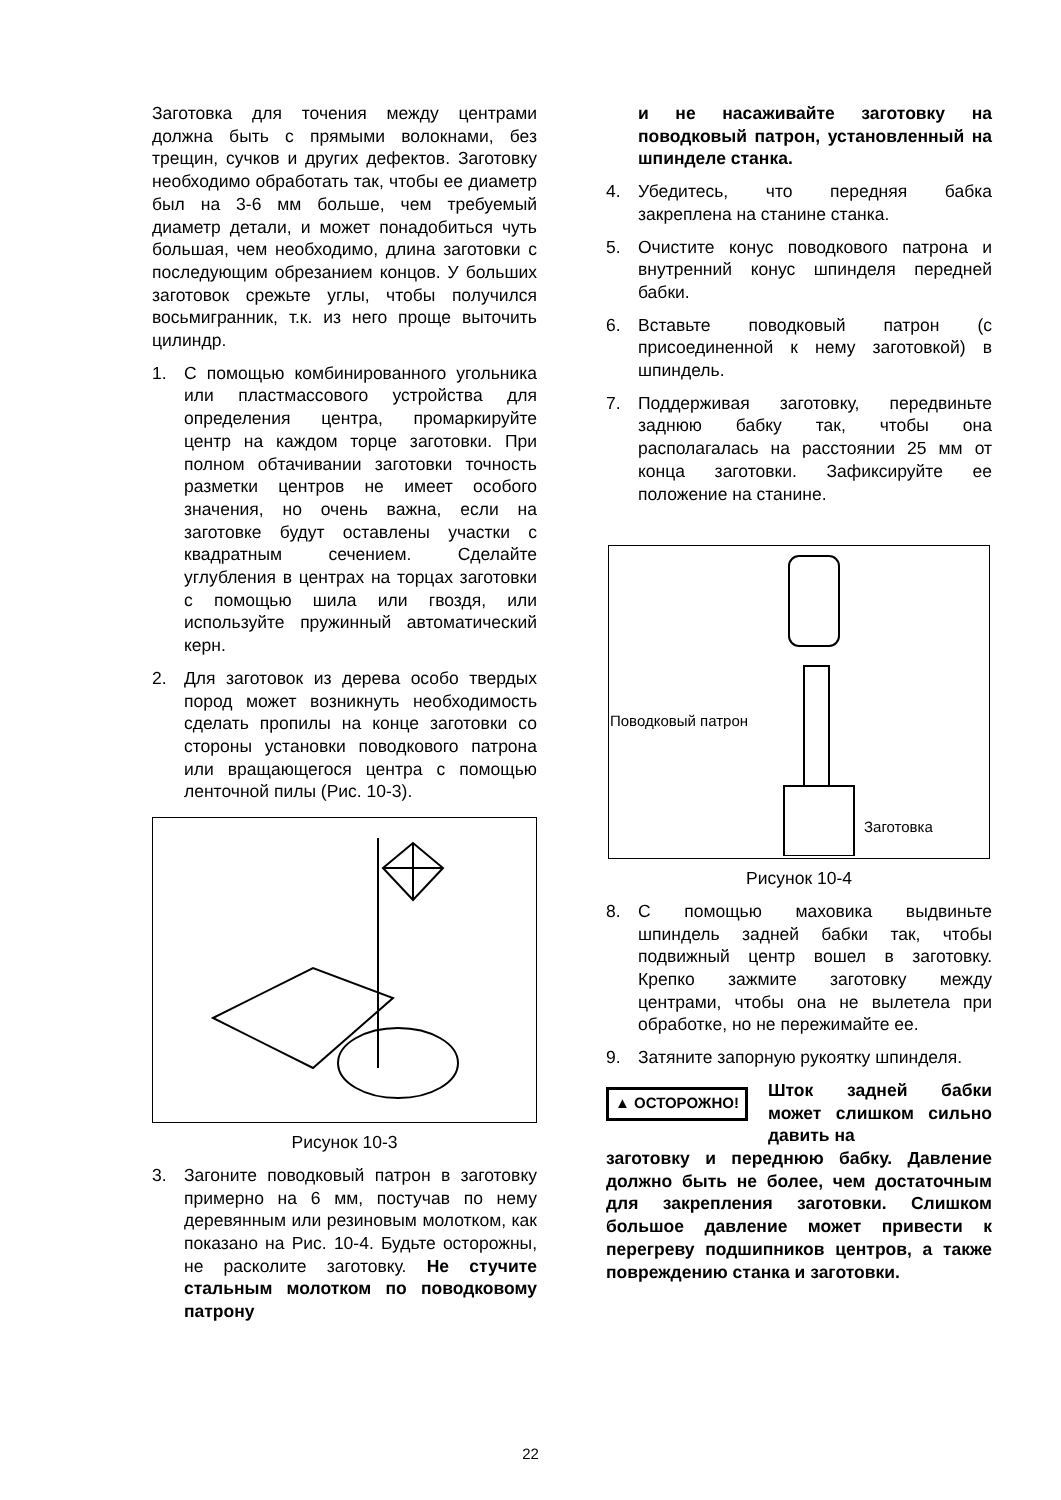Заготовка для точения между центрами должна быть с прямыми волокнами, без трещин, сучков и других дефектов. Заготовку необходимо обработать так, чтобы ее диаметр был на 3-6 мм больше, чем требуемый диаметр детали, и может понадобиться чуть большая, чем необходимо, длина заготовки с последующим обрезанием концов. У больших заготовок срежьте углы, чтобы получился восьмигранник, т.к. из него проще выточить цилиндр.
1. С помощью комбинированного угольника или пластмассового устройства для определения центра, промаркируйте центр на каждом торце заготовки. При полном обтачивании заготовки точность разметки центров не имеет особого значения, но очень важна, если на заготовке будут оставлены участки с квадратным сечением. Сделайте углубления в центрах на торцах заготовки с помощью шила или гвоздя, или используйте пружинный автоматический керн.
2. Для заготовок из дерева особо твердых пород может возникнуть необходимость сделать пропилы на конце заготовки со стороны установки поводкового патрона или вращающегося центра с помощью ленточной пилы (Рис. 10-3).
Рисунок 10-3
3. Загоните поводковый патрон в заготовку примерно на 6 мм, постучав по нему деревянным или резиновым молотком, как показано на Рис. 10-4. Будьте осторожны, не расколите заготовку. Не стучите стальным молотком по поводковому патрону
и не насаживайте заготовку на поводковый патрон, установленный на шпинделе станка.
4. Убедитесь, что передняя бабка закреплена на станине станка.
5. Очистите конус поводкового патрона и внутренний конус шпинделя передней бабки.
6. Вставьте поводковый патрон (с присоединенной к нему заготовкой) в шпиндель.
7. Поддерживая заготовку, передвиньте заднюю бабку так, чтобы она располагалась на расстоянии 25 мм от конца заготовки. Зафиксируйте ее положение на станине.
Поводковый патрон
Заготовка
Рисунок 10-4
8. С помощью маховика выдвиньте шпиндель задней бабки так, чтобы подвижный центр вошел в заготовку. Крепко зажмите заготовку между центрами, чтобы она не вылетела при обработке, но не пережимайте ее.
9. Затяните запорную рукоятку шпинделя.
▲ ОСТОРОЖНО!
Шток задней бабки может слишком сильно давить на
заготовку и переднюю бабку. Давление должно быть не более, чем достаточным для закрепления заготовки. Слишком большое давление может привести к перегреву подшипников центров, а также повреждению станка и заготовки.
22